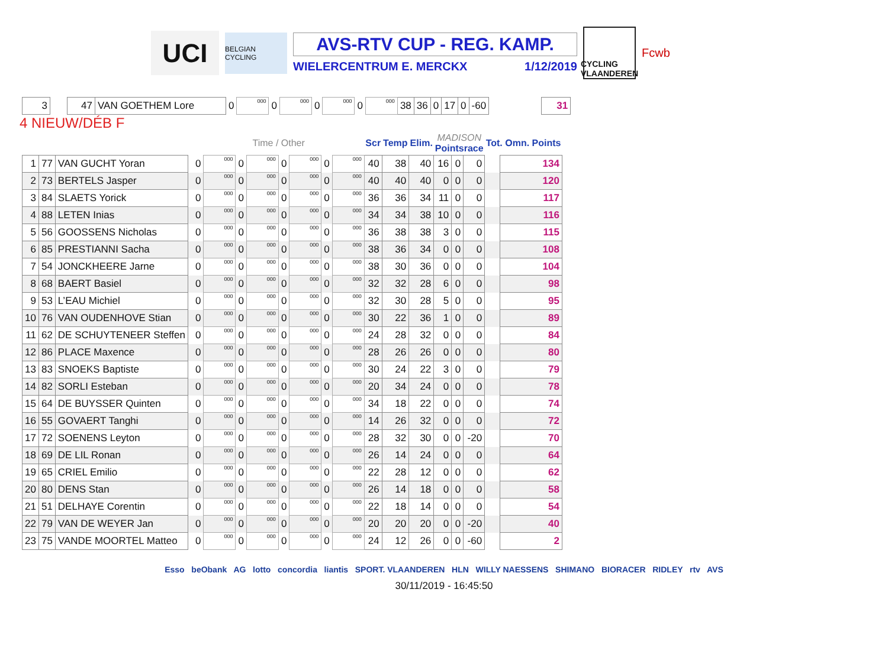UCI
BELGIAN CYCLING
AVS-RTV CUP - REG. KAMP.
WIELERCENTRUM E. MERCKX 1/12/2019
CYCLING VLAANDEREN
Fcwb
| 3 | | 47 | VAN GOETHEM Lore | 0 | 000 | 0 | 000 | 0 | 000 | 0 | 000 | 38 | 36 | 0 | 17 | 0 | -60 | | 31 |
4 NIEUW/DÉB F
| | | | | Time / Other | | | | | | | | Scr | Temp | Elim. | MADISON Pointsrace | | | Tot. Omn. Points | |
| --- | --- | --- | --- | --- | --- | --- | --- | --- | --- | --- | --- | --- | --- | --- | --- | --- | --- | --- | --- |
| 1 | 77 | VAN GUCHT Yoran | | 0 | 000 | 0 | 000 | 0 | 000 | 0 | 000 | 40 | 38 | 40 | 16 | 0 | 0 | | 134 |
| 2 | 73 | BERTELS Jasper | | 0 | 000 | 0 | 000 | 0 | 000 | 0 | 000 | 40 | 40 | 40 | 0 | 0 | 0 | | 120 |
| 3 | 84 | SLAETS Yorick | | 0 | 000 | 0 | 000 | 0 | 000 | 0 | 000 | 36 | 36 | 34 | 11 | 0 | 0 | | 117 |
| 4 | 88 | LETEN Inias | | 0 | 000 | 0 | 000 | 0 | 000 | 0 | 000 | 34 | 34 | 38 | 10 | 0 | 0 | | 116 |
| 5 | 56 | GOOSSENS Nicholas | | 0 | 000 | 0 | 000 | 0 | 000 | 0 | 000 | 36 | 38 | 38 | 3 | 0 | 0 | | 115 |
| 6 | 85 | PRESTIANNI Sacha | | 0 | 000 | 0 | 000 | 0 | 000 | 0 | 000 | 38 | 36 | 34 | 0 | 0 | 0 | | 108 |
| 7 | 54 | JONCKHEERE Jarne | | 0 | 000 | 0 | 000 | 0 | 000 | 0 | 000 | 38 | 30 | 36 | 0 | 0 | 0 | | 104 |
| 8 | 68 | BAERT Basiel | | 0 | 000 | 0 | 000 | 0 | 000 | 0 | 000 | 32 | 32 | 28 | 6 | 0 | 0 | | 98 |
| 9 | 53 | L’EAU Michiel | | 0 | 000 | 0 | 000 | 0 | 000 | 0 | 000 | 32 | 30 | 28 | 5 | 0 | 0 | | 95 |
| 10 | 76 | VAN OUDENHOVE Stian | | 0 | 000 | 0 | 000 | 0 | 000 | 0 | 000 | 30 | 22 | 36 | 1 | 0 | 0 | | 89 |
| 11 | 62 | DE SCHUYTENEER Steffen | | 0 | 000 | 0 | 000 | 0 | 000 | 0 | 000 | 24 | 28 | 32 | 0 | 0 | 0 | | 84 |
| 12 | 86 | PLACE Maxence | | 0 | 000 | 0 | 000 | 0 | 000 | 0 | 000 | 28 | 26 | 26 | 0 | 0 | 0 | | 80 |
| 13 | 83 | SNOEKS Baptiste | | 0 | 000 | 0 | 000 | 0 | 000 | 0 | 000 | 30 | 24 | 22 | 3 | 0 | 0 | | 79 |
| 14 | 82 | SORLI Esteban | | 0 | 000 | 0 | 000 | 0 | 000 | 0 | 000 | 20 | 34 | 24 | 0 | 0 | 0 | | 78 |
| 15 | 64 | DE BUYSSER Quinten | | 0 | 000 | 0 | 000 | 0 | 000 | 0 | 000 | 34 | 18 | 22 | 0 | 0 | 0 | | 74 |
| 16 | 55 | GOVAERT Tanghi | | 0 | 000 | 0 | 000 | 0 | 000 | 0 | 000 | 14 | 26 | 32 | 0 | 0 | 0 | | 72 |
| 17 | 72 | SOENENS Leyton | | 0 | 000 | 0 | 000 | 0 | 000 | 0 | 000 | 28 | 32 | 30 | 0 | 0 | -20 | | 70 |
| 18 | 69 | DE LIL Ronan | | 0 | 000 | 0 | 000 | 0 | 000 | 0 | 000 | 26 | 14 | 24 | 0 | 0 | 0 | | 64 |
| 19 | 65 | CRIEL Emilio | | 0 | 000 | 0 | 000 | 0 | 000 | 0 | 000 | 22 | 28 | 12 | 0 | 0 | 0 | | 62 |
| 20 | 80 | DENS Stan | | 0 | 000 | 0 | 000 | 0 | 000 | 0 | 000 | 26 | 14 | 18 | 0 | 0 | 0 | | 58 |
| 21 | 51 | DELHAYE Corentin | | 0 | 000 | 0 | 000 | 0 | 000 | 0 | 000 | 22 | 18 | 14 | 0 | 0 | 0 | | 54 |
| 22 | 79 | VAN DE WEYER Jan | | 0 | 000 | 0 | 000 | 0 | 000 | 0 | 000 | 20 | 20 | 20 | 0 | 0 | -20 | | 40 |
| 23 | 75 | VANDE MOORTEL Matteo | | 0 | 000 | 0 | 000 | 0 | 000 | 0 | 000 | 24 | 12 | 26 | 0 | 0 | -60 | | 2 |
Esso beObank AG lotto concordia liantis SPORT. VLAANDEREN HLN WILLY NAESSENS SHIMANO BIORACER RIDLEY rtv AVS
30/11/2019 - 16:45:50